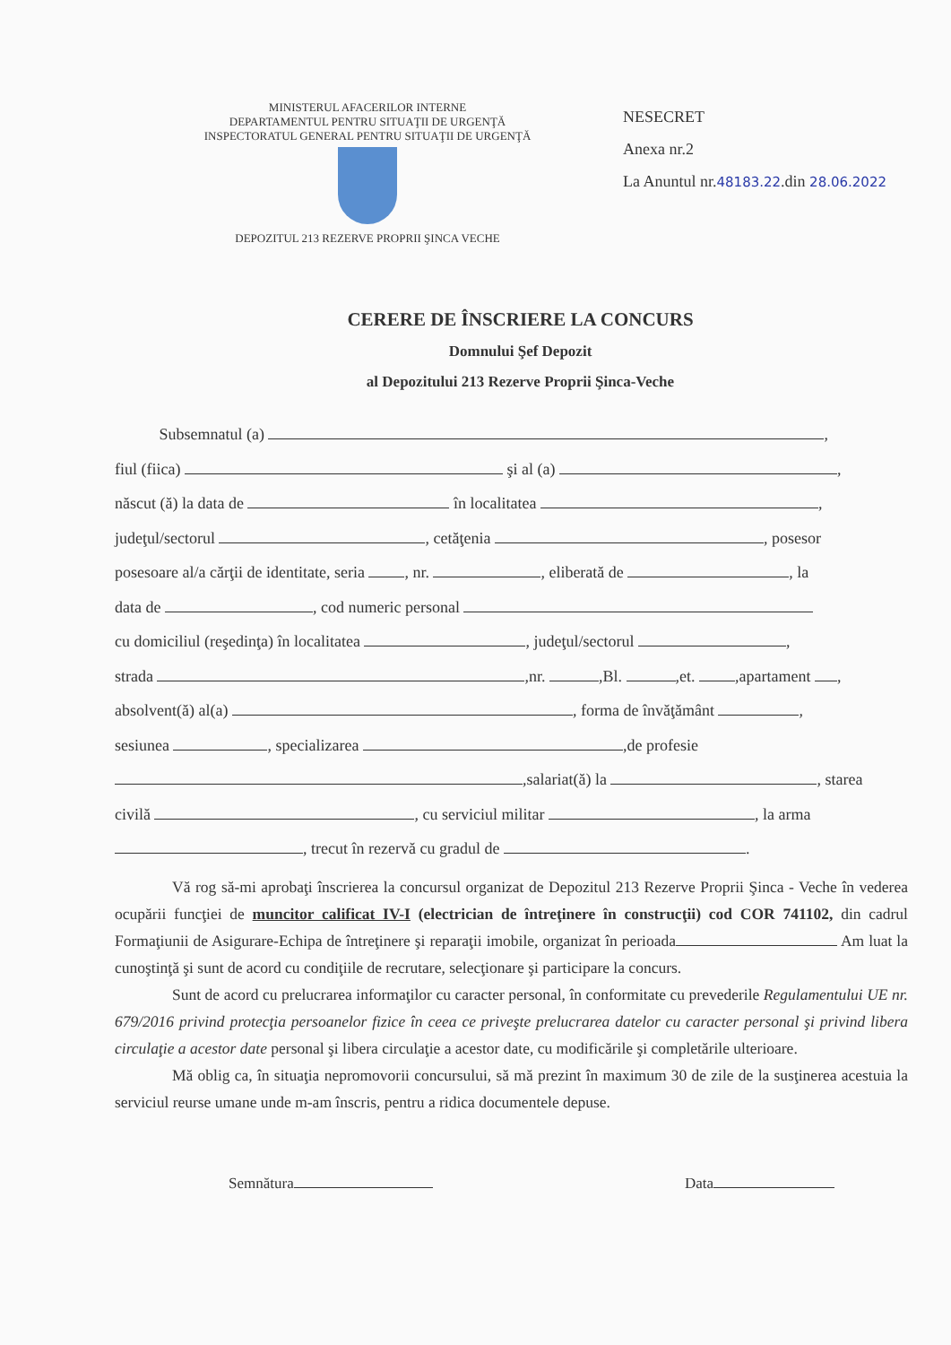MINISTERUL AFACERILOR INTERNE
DEPARTAMENTUL PENTRU SITUAŢII DE URGENŢĂ
INSPECTORATUL GENERAL PENTRU SITUAŢII DE URGENŢĂ
DEPOZITUL 213 REZERVE PROPRII ŞINCA VECHE
NESECRET
Anexa nr.2
La Anuntul nr.48183.22.din 28.06.2022
CERERE DE ÎNSCRIERE LA CONCURS
Domnului Şef Depozit
al Depozitului 213 Rezerve Proprii Şinca-Veche
Subsemnatul (a) ,
fiul (fiica) şi al (a) ,
născut (ă) la data de în localitatea ,
judeţul/sectorul , cetăţenia , posesor
posesoare al/a cărţii de identitate, seria , nr. , eliberată de , la
data de , cod numeric personal
cu domiciliul (reşedinţa) în localitatea , judeţul/sectorul ,
strada ,nr. ,Bl. ,et. ,apartament ,
absolvent(ă) al(a) , forma de învăţământ ,
sesiunea , specializarea ,de profesie
,salariat(ă) la , starea
civilă , cu serviciul militar , la arma
, trecut în rezervă cu gradul de .
Vă rog să-mi aprobaţi înscrierea la concursul organizat de Depozitul 213 Rezerve Proprii Şinca - Veche în vederea ocupării funcţiei de muncitor calificat IV-I (electrician de întreţinere în construcţii) cod COR 741102, din cadrul Formaţiunii de Asigurare-Echipa de întreţinere şi reparaţii imobile, organizat în perioada Am luat la cunoştinţă şi sunt de acord cu condiţiile de recrutare, selecţionare şi participare la concurs.
Sunt de acord cu prelucrarea informaţilor cu caracter personal, în conformitate cu prevederile Regulamentului UE nr. 679/2016 privind protecţia persoanelor fizice în ceea ce priveşte prelucrarea datelor cu caracter personal şi privind libera circulaţie a acestor date personal şi libera circulaţie a acestor date, cu modificările şi completările ulterioare.
Mă oblig ca, în situaţia nepromovorii concursului, să mă prezint în maximum 30 de zile de la susţinerea acestuia la serviciul reurse umane unde m-am înscris, pentru a ridica documentele depuse.
Semnătura Data